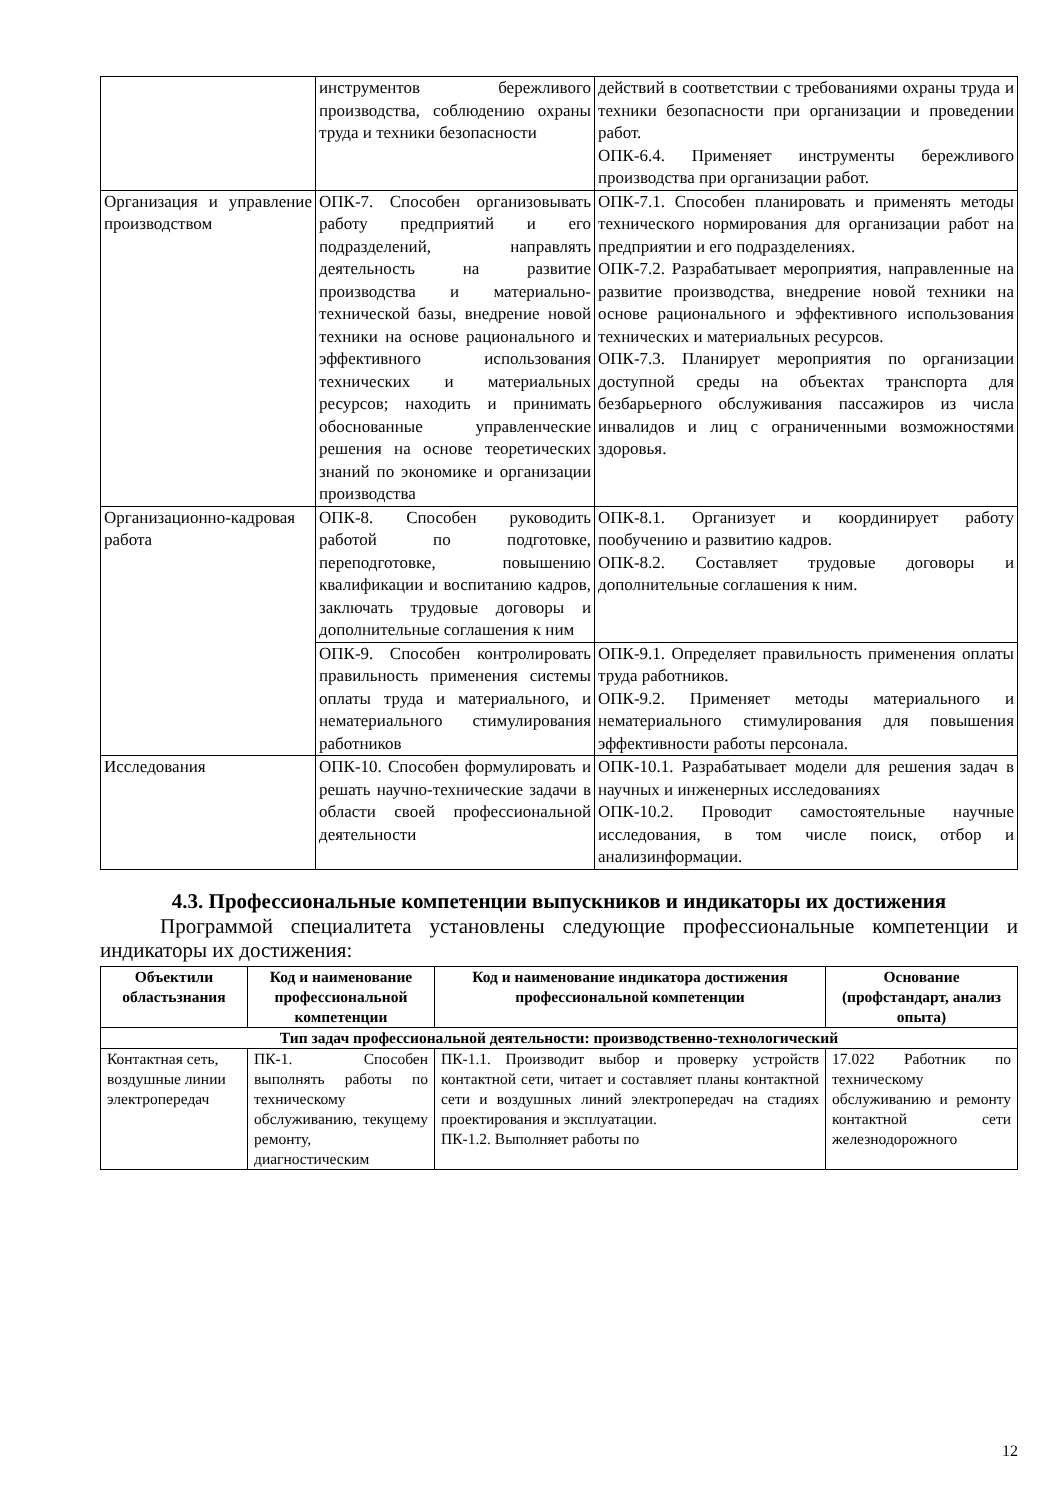| | инструментов бережливого производства, соблюдению охраны труда и техники безопасности | действий в соответствии с требованиями охраны труда и техники безопасности при организации и проведении работ. ОПК-6.4. Применяет инструменты бережливого производства при организации работ. |
| Организация и управление производством | ОПК-7. Способен организовывать работу предприятий и его подразделений, направлять деятельность на развитие производства и материально-технической базы, внедрение новой техники на основе рационального и эффективного использования технических и материальных ресурсов; находить и принимать обоснованные управленческие решения на основе теоретических знаний по экономике и организации производства | ОПК-7.1. Способен планировать и применять методы технического нормирования для организации работ на предприятии и его подразделениях. ОПК-7.2. Разрабатывает мероприятия, направленные на развитие производства, внедрение новой техники на основе рационального и эффективного использования технических и материальных ресурсов. ОПК-7.3. Планирует мероприятия по организации доступной среды на объектах транспорта для безбарьерного обслуживания пассажиров из числа инвалидов и лиц с ограниченными возможностями здоровья. |
| Организационно-кадровая работа | ОПК-8. Способен руководить работой по подготовке, переподготовке, повышению квалификации и воспитанию кадров, заключать трудовые договоры и дополнительные соглашения к ним | ОПК-8.1. Организует и координирует работу пообучению и развитию кадров. ОПК-8.2. Составляет трудовые договоры и дополнительные соглашения к ним. |
| | ОПК-9. Способен контролировать правильность применения системы оплаты труда и материального, и нематериального стимулирования работников | ОПК-9.1. Определяет правильность применения оплаты труда работников. ОПК-9.2. Применяет методы материального и нематериального стимулирования для повышения эффективности работы персонала. |
| Исследования | ОПК-10. Способен формулировать и решать научно-технические задачи в области своей профессиональной деятельности | ОПК-10.1. Разрабатывает модели для решения задач в научных и инженерных исследованиях ОПК-10.2. Проводит самостоятельные научные исследования, в том числе поиск, отбор и анализинформации. |
4.3. Профессиональные компетенции выпускников и индикаторы их достижения
Программой специалитета установлены следующие профессиональные компетенции и индикаторы их достижения:
| Объектили областьзнания | Код и наименование профессиональной компетенции | Код и наименование индикатора достижения профессиональной компетенции | Основание (профстандарт, анализ опыта) |
| --- | --- | --- | --- |
| Тип задач профессиональной деятельности: производственно-технологический | | | |
| Контактная сеть, воздушные линии электропередач | ПК-1. Способен выполнять работы по техническому обслуживанию, текущему ремонту, диагностическим | ПК-1.1. Производит выбор и проверку устройств контактной сети, читает и составляет планы контактной сети и воздушных линий электропередач на стадиях проектирования и эксплуатации. ПК-1.2. Выполняет работы по | 17.022 Работник по техническому обслуживанию и ремонту контактной сети железнодорожного |
12